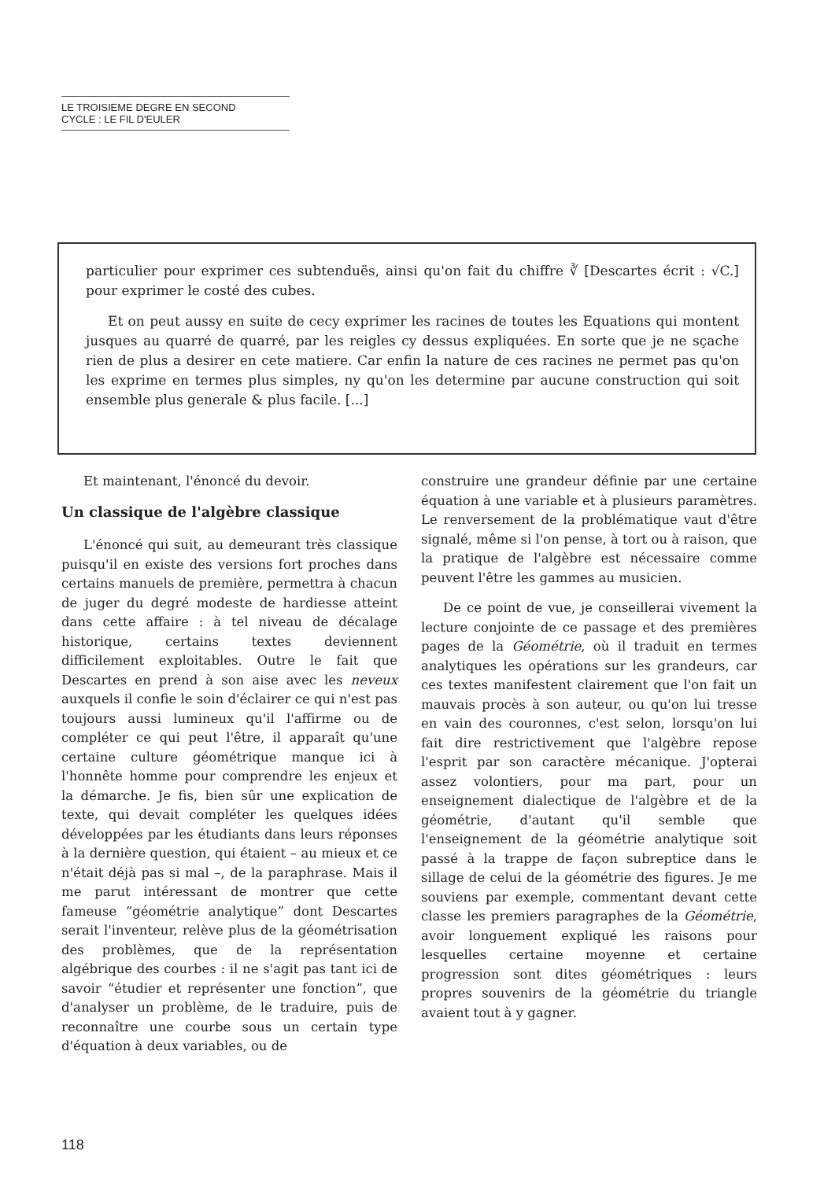LE TROISIEME DEGRE EN SECOND
CYCLE : LE FIL D'EULER
particulier pour exprimer ces subtenduës, ainsi qu'on fait du chiffre ∛ [Descartes écrit : √C.] pour exprimer le costé des cubes.
Et on peut aussy en suite de cecy exprimer les racines de toutes les Equations qui montent jusques au quarré de quarré, par les reigles cy dessus expliquées. En sorte que je ne sçache rien de plus a desirer en cete matiere. Car enfin la nature de ces racines ne permet pas qu'on les exprime en termes plus simples, ny qu'on les determine par aucune construction qui soit ensemble plus generale & plus facile. [...]
Et maintenant, l'énoncé du devoir.
Un classique de l'algèbre classique
L'énoncé qui suit, au demeurant très classique puisqu'il en existe des versions fort proches dans certains manuels de première, permettra à chacun de juger du degré modeste de hardiesse atteint dans cette affaire : à tel niveau de décalage historique, certains textes deviennent difficilement exploitables. Outre le fait que Descartes en prend à son aise avec les neveux auxquels il confie le soin d'éclairer ce qui n'est pas toujours aussi lumineux qu'il l'affirme ou de compléter ce qui peut l'être, il apparaît qu'une certaine culture géométrique manque ici à l'honnête homme pour comprendre les enjeux et la démarche. Je fis, bien sûr une explication de texte, qui devait compléter les quelques idées développées par les étudiants dans leurs réponses à la dernière question, qui étaient – au mieux et ce n'était déjà pas si mal –, de la paraphrase. Mais il me parut intéressant de montrer que cette fameuse “géométrie analytique” dont Descartes serait l'inventeur, relève plus de la géométrisation des problèmes, que de la représentation algébrique des courbes : il ne s'agit pas tant ici de savoir “étudier et représenter une fonction”, que d'analyser un problème, de le traduire, puis de reconnaître une courbe sous un certain type d'équation à deux variables, ou de
construire une grandeur définie par une certaine équation à une variable et à plusieurs paramètres. Le renversement de la problématique vaut d'être signalé, même si l'on pense, à tort ou à raison, que la pratique de l'algèbre est nécessaire comme peuvent l'être les gammes au musicien.
De ce point de vue, je conseillerai vivement la lecture conjointe de ce passage et des premières pages de la Géométrie, où il traduit en termes analytiques les opérations sur les grandeurs, car ces textes manifestent clairement que l'on fait un mauvais procès à son auteur, ou qu'on lui tresse en vain des couronnes, c'est selon, lorsqu'on lui fait dire restrictivement que l'algèbre repose l'esprit par son caractère mécanique. J'opterai assez volontiers, pour ma part, pour un enseignement dialectique de l'algèbre et de la géométrie, d'autant qu'il semble que l'enseignement de la géométrie analytique soit passé à la trappe de façon subreptice dans le sillage de celui de la géométrie des figures. Je me souviens par exemple, commentant devant cette classe les premiers paragraphes de la Géométrie, avoir longuement expliqué les raisons pour lesquelles certaine moyenne et certaine progression sont dites géométriques : leurs propres souvenirs de la géométrie du triangle avaient tout à y gagner.
118